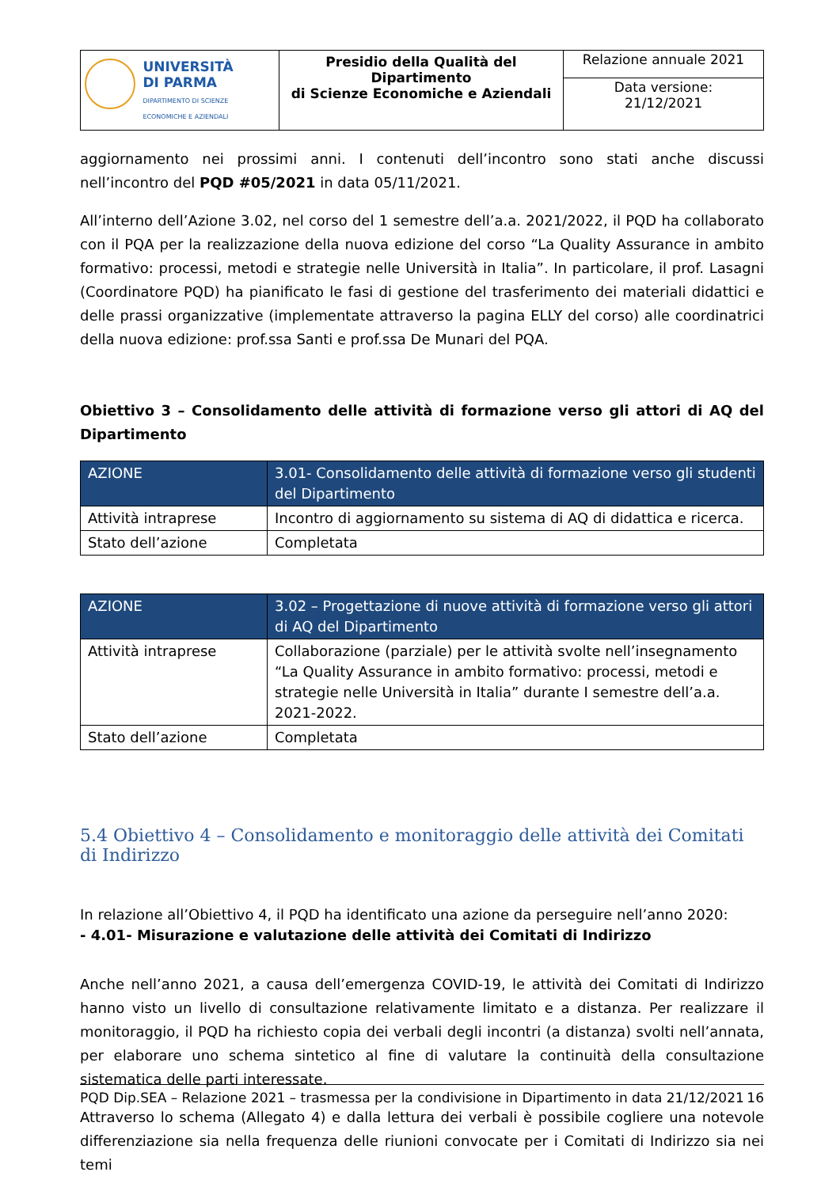| UNIVERSITÀ DI PARMA DIPARTIMENTO DI SCIENZE ECONOMICHE E AZIENDALI | Presidio della Qualità del Dipartimento di Scienze Economiche e Aziendali | Relazione annuale 2021 |
| | | Data versione: 21/12/2021 |
aggiornamento nei prossimi anni. I contenuti dell’incontro sono stati anche discussi nell’incontro del PQD #05/2021 in data 05/11/2021.
All’interno dell’Azione 3.02, nel corso del 1 semestre dell’a.a. 2021/2022, il PQD ha collaborato con il PQA per la realizzazione della nuova edizione del corso “La Quality Assurance in ambito formativo: processi, metodi e strategie nelle Università in Italia”. In particolare, il prof. Lasagni (Coordinatore PQD) ha pianificato le fasi di gestione del trasferimento dei materiali didattici e delle prassi organizzative (implementate attraverso la pagina ELLY del corso) alle coordinatrici della nuova edizione: prof.ssa Santi e prof.ssa De Munari del PQA.
Obiettivo 3 – Consolidamento delle attività di formazione verso gli attori di AQ del Dipartimento
| AZIONE | 3.01- Consolidamento delle attività di formazione verso gli studenti del Dipartimento |
| Attività intraprese | Incontro di aggiornamento su sistema di AQ di didattica e ricerca. |
| Stato dell’azione | Completata |
| AZIONE | 3.02 – Progettazione di nuove attività di formazione verso gli attori di AQ del Dipartimento |
| Attività intraprese | Collaborazione (parziale) per le attività svolte nell’insegnamento “La Quality Assurance in ambito formativo: processi, metodi e strategie nelle Università in Italia” durante I semestre dell’a.a. 2021-2022. |
| Stato dell’azione | Completata |
5.4 Obiettivo 4 – Consolidamento e monitoraggio delle attività dei Comitati di Indirizzo
In relazione all’Obiettivo 4, il PQD ha identificato una azione da perseguire nell’anno 2020:
- 4.01- Misurazione e valutazione delle attività dei Comitati di Indirizzo
Anche nell’anno 2021, a causa dell’emergenza COVID-19, le attività dei Comitati di Indirizzo hanno visto un livello di consultazione relativamente limitato e a distanza. Per realizzare il monitoraggio, il PQD ha richiesto copia dei verbali degli incontri (a distanza) svolti nell’annata, per elaborare uno schema sintetico al fine di valutare la continuità della consultazione sistematica delle parti interessate.
Attraverso lo schema (Allegato 4) e dalla lettura dei verbali è possibile cogliere una notevole differenziazione sia nella frequenza delle riunioni convocate per i Comitati di Indirizzo sia nei temi
PQD Dip.SEA – Relazione 2021 – trasmessa per la condivisione in Dipartimento in data 21/12/2021 16